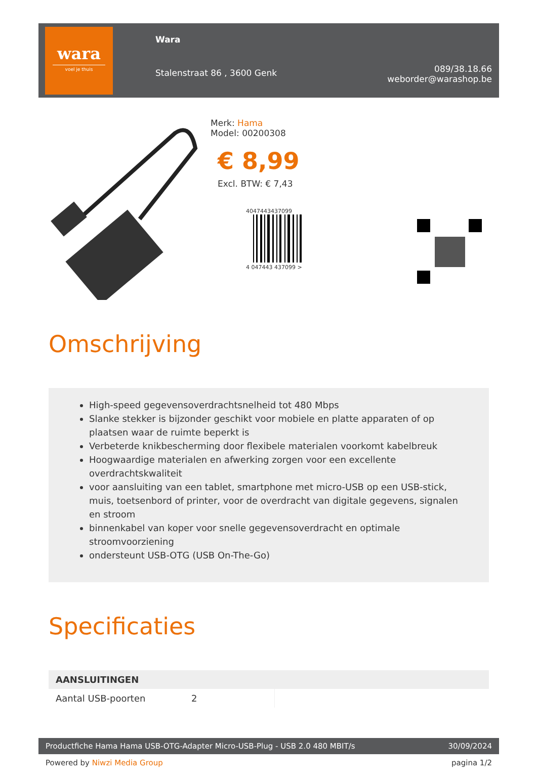wara
voel je thuis
Wara
Stalenstraat 86 , 3600 Genk
089/38.18.66
weborder@warashop.be
Merk: Hama
Model: 00200308
€ 8,99
Excl. BTW: € 7,43
4047443437099
4 047443 437099 >
Omschrijving
High-speed gegevensoverdrachtsnelheid tot 480 Mbps
Slanke stekker is bijzonder geschikt voor mobiele en platte apparaten of op plaatsen waar de ruimte beperkt is
Verbeterde knikbescherming door flexibele materialen voorkomt kabelbreuk
Hoogwaardige materialen en afwerking zorgen voor een excellente overdrachtskwaliteit
voor aansluiting van een tablet, smartphone met micro-USB op een USB-stick, muis, toetsenbord of printer, voor de overdracht van digitale gegevens, signalen en stroom
binnenkabel van koper voor snelle gegevensoverdracht en optimale stroomvoorziening
ondersteunt USB-OTG (USB On-The-Go)
Specificaties
| AANSLUITINGEN | | |
| --- | --- | --- |
| Aantal USB-poorten | 2 | |
Productfiche Hama Hama USB-OTG-Adapter Micro-USB-Plug - USB 2.0 480 MBIT/s 30/09/2024
Powered by Niwzi Media Group pagina 1/2